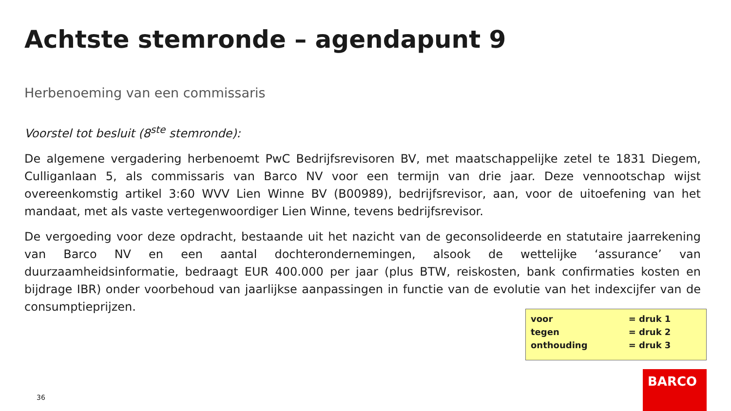Achtste stemronde – agendapunt 9
Herbenoeming van een commissaris
Voorstel tot besluit (8<sup>ste</sup> stemronde):
De algemene vergadering herbenoemt PwC Bedrijfsrevisoren BV, met maatschappelijke zetel te 1831 Diegem, Culliganlaan 5, als commissaris van Barco NV voor een termijn van drie jaar. Deze vennootschap wijst overeenkomstig artikel 3:60 WVV Lien Winne BV (B00989), bedrijfsrevisor, aan, voor de uitoefening van het mandaat, met als vaste vertegenwoordiger Lien Winne, tevens bedrijfsrevisor.
De vergoeding voor deze opdracht, bestaande uit het nazicht van de geconsolideerde en statutaire jaarrekening van Barco NV en een aantal dochterondernemingen, alsook de wettelijke ‘assurance’ van duurzaamheidsinformatie, bedraagt EUR 400.000 per jaar (plus BTW, reiskosten, bank confirmaties kosten en bijdrage IBR) onder voorbehoud van jaarlijkse aanpassingen in functie van de evolutie van het indexcijfer van de consumptieprijzen.
| voor | = druk 1 |
| tegen | = druk 2 |
| onthouding | = druk 3 |
36
BARCO